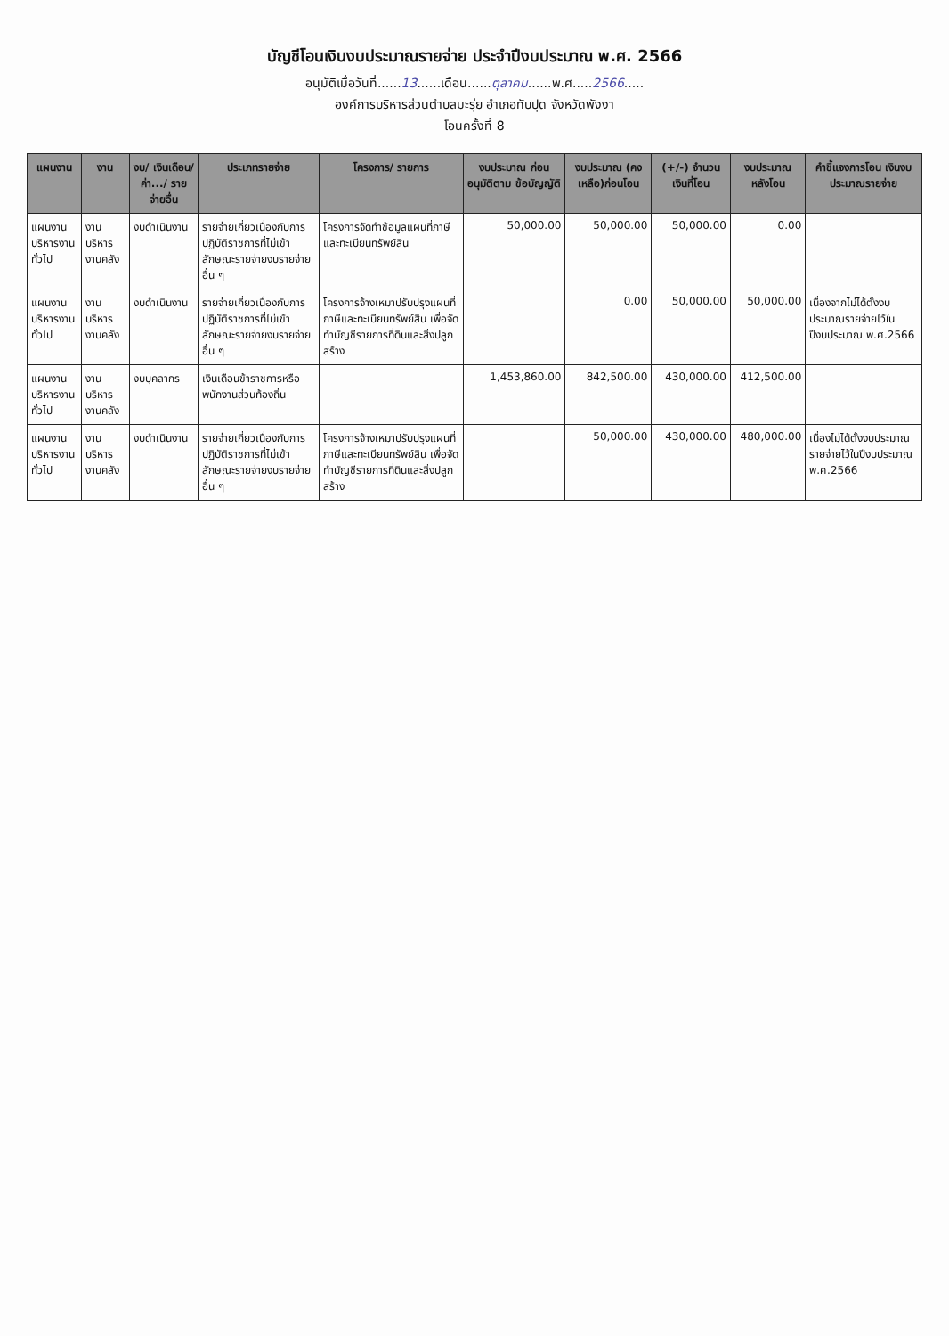บัญชีโอนเงินงบประมาณรายจ่าย ประจำปีงบประมาณ พ.ศ. 2566
อนุมัติเมื่อวันที่......13......เดือน......ตุลาคม......พ.ศ.....2566.....
องค์การบริหารส่วนตำบลมะรุ่ย อำเภอทับปุด จังหวัดพังงา
โอนครั้งที่ 8
| แผนงาน | งาน | งบ/ เงินเดือน/ ค่า.../ รายจ่ายอื่น | ประเภทรายจ่าย | โครงการ/ รายการ | งบประมาณ ก่อนอนุมัติตาม ข้อบัญญัติ | งบประมาณ (คงเหลือ)ก่อนโอน | (+/-) จำนวน เงินที่โอน | งบประมาณ หลังโอน | คำชี้แจงการโอน เงินงบประมาณรายจ่าย |
| --- | --- | --- | --- | --- | --- | --- | --- | --- | --- |
| แผนงานบริหารงานทั่วไป | งานบริหารงานคลัง | งบดำเนินงาน | รายจ่ายเกี่ยวเนื่องกับการปฏิบัติราชการที่ไม่เข้าลักษณะรายจ่ายงบรายจ่ายอื่น ๆ | โครงการจัดทำข้อมูลแผนที่ภาษีและทะเบียนทรัพย์สิน | 50,000.00 | 50,000.00 | 50,000.00 | 0.00 | |
| แผนงานบริหารงานทั่วไป | งานบริหารงานคลัง | งบดำเนินงาน | รายจ่ายเกี่ยวเนื่องกับการปฏิบัติราชการที่ไม่เข้าลักษณะรายจ่ายงบรายจ่ายอื่น ๆ | โครงการจ้างเหมาปรับปรุงแผนที่ภาษีและทะเบียนทรัพย์สิน เพื่อจัดทำบัญชีรายการที่ดินและสิ่งปลูกสร้าง | | 0.00 | 50,000.00 | 50,000.00 | เนื่องจากไม่ได้ตั้งงบประมาณรายจ่ายไว้ในปีงบประมาณ พ.ศ.2566 |
| แผนงานบริหารงานทั่วไป | งานบริหารงานคลัง | งบบุคลากร | เงินเดือนข้าราชการหรือพนักงานส่วนท้องถิ่น | | 1,453,860.00 | 842,500.00 | 430,000.00 | 412,500.00 | |
| แผนงานบริหารงานทั่วไป | งานบริหารงานคลัง | งบดำเนินงาน | รายจ่ายเกี่ยวเนื่องกับการปฏิบัติราชการที่ไม่เข้าลักษณะรายจ่ายงบรายจ่ายอื่น ๆ | โครงการจ้างเหมาปรับปรุงแผนที่ภาษีและทะเบียนทรัพย์สิน เพื่อจัดทำบัญชีรายการที่ดินและสิ่งปลูกสร้าง | | 50,000.00 | 430,000.00 | 480,000.00 | เนื่องไม่ได้ตั้งงบประมาณรายจ่ายไว้ในปีงบประมาณ พ.ศ.2566 |